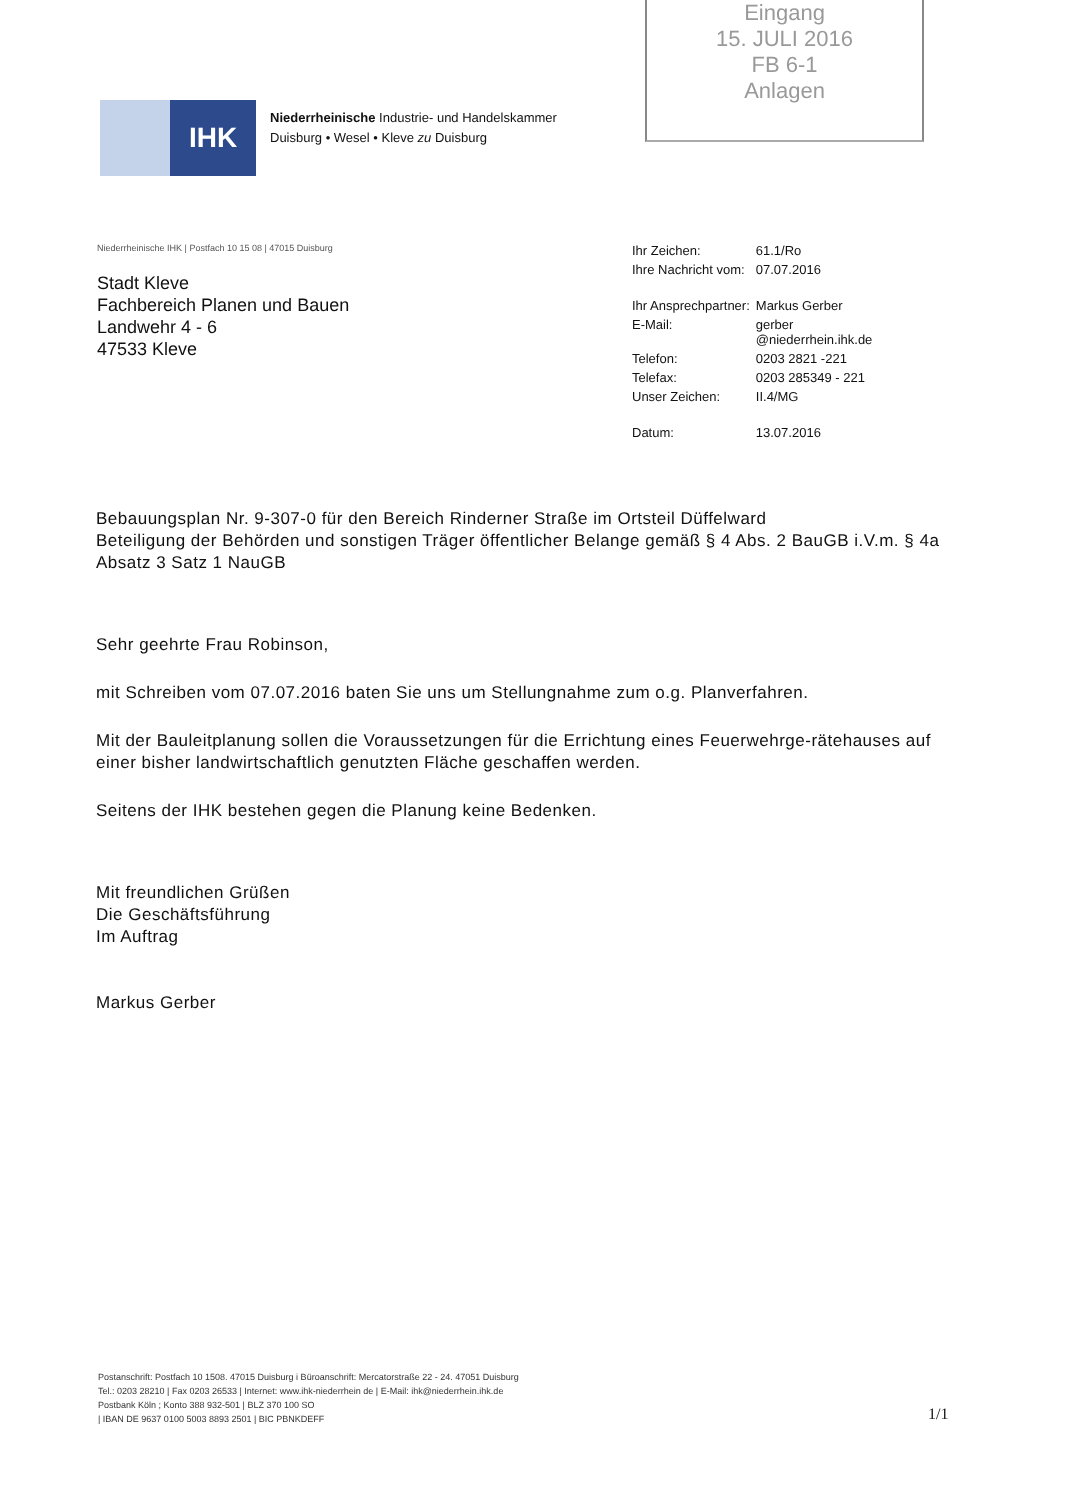Eingang
15. JULI 2016
FB 6-1
Anlagen
IHK
Niederrheinische Industrie- und Handelskammer
Duisburg • Wesel • Kleve zu Duisburg
Niederrheinische IHK | Postfach 10 15 08 | 47015 Duisburg
Stadt Kleve
Fachbereich Planen und Bauen
Landwehr 4 - 6
47533 Kleve
| Ihr Zeichen: | 61.1/Ro |
| Ihre Nachricht vom: | 07.07.2016 |
| Ihr Ansprechpartner: | Markus Gerber |
| E-Mail: | gerber @niederrhein.ihk.de |
| Telefon: | 0203 2821 -221 |
| Telefax: | 0203 285349 - 221 |
| Unser Zeichen: | II.4/MG |
| Datum: | 13.07.2016 |
Bebauungsplan Nr. 9-307-0 für den Bereich Rinderner Straße im Ortsteil Düffelward
Beteiligung der Behörden und sonstigen Träger öffentlicher Belange gemäß § 4 Abs. 2 BauGB i.V.m. § 4a Absatz 3 Satz 1 NauGB
Sehr geehrte Frau Robinson,
mit Schreiben vom 07.07.2016 baten Sie uns um Stellungnahme zum o.g. Planverfahren.
Mit der Bauleitplanung sollen die Voraussetzungen für die Errichtung eines Feuerwehrge-rätehauses auf einer bisher landwirtschaftlich genutzten Fläche geschaffen werden.
Seitens der IHK bestehen gegen die Planung keine Bedenken.
Mit freundlichen Grüßen
Die Geschäftsführung
Im Auftrag
Markus Gerber
Postanschrift: Postfach 10 1508. 47015 Duisburg i Büroanschrift: Mercatorstraße 22 - 24. 47051 Duisburg
Tel.: 0203 28210 | Fax 0203 26533 | Internet: www.ihk-niederrhein de | E-Mail: ihk@niederrhein.ihk.de
Postbank Köln ; Konto 388 932-501 | BLZ 370 100 SO
| IBAN DE 9637 0100 5003 8893 2501 | BIC PBNKDEFF
1/1